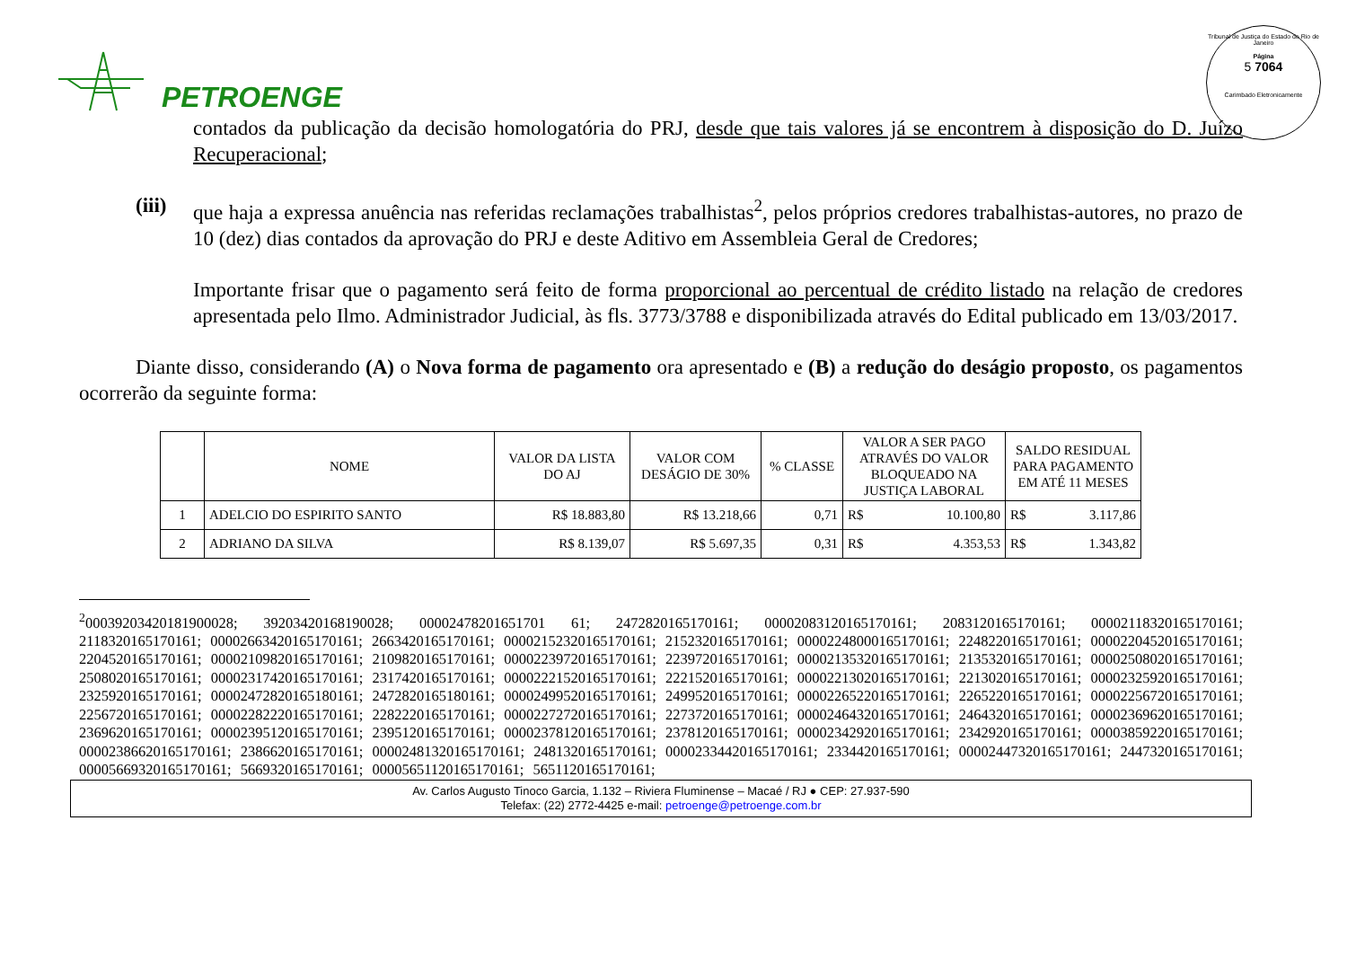PETROENGE
Tribunal de Justiça do Estado do Rio de Janeiro
Página
5 7064
Carimbado Eletronicamente
contados da publicação da decisão homologatória do PRJ, desde que tais valores já se encontrem à disposição do D. Juízo Recuperacional;
(iii) que haja a expressa anuência nas referidas reclamações trabalhistas<sup>2</sup>, pelos próprios credores trabalhistas-autores, no prazo de 10 (dez) dias contados da aprovação do PRJ e deste Aditivo em Assembleia Geral de Credores;
Importante frisar que o pagamento será feito de forma proporcional ao percentual de crédito listado na relação de credores apresentada pelo Ilmo. Administrador Judicial, às fls. 3773/3788 e disponibilizada através do Edital publicado em 13/03/2017.
Diante disso, considerando (A) o Nova forma de pagamento ora apresentado e (B) a redução do deságio proposto, os pagamentos ocorrerão da seguinte forma:
| | NOME | VALOR DA LISTA DO AJ | VALOR COM DESÁGIO DE 30% | % CLASSE | VALOR A SER PAGO ATRAVÉS DO VALOR BLOQUEADO NA JUSTIÇA LABORAL | SALDO RESIDUAL PARA PAGAMENTO EM ATÉ 11 MESES |
| --- | --- | --- | --- | --- | --- | --- |
| 1 | ADELCIO DO ESPIRITO SANTO | R$ 18.883,80 | R$ 13.218,66 | 0,71 | R$ 10.100,80 | R$ 3.117,86 |
| 2 | ADRIANO DA SILVA | R$ 8.139,07 | R$ 5.697,35 | 0,31 | R$ 4.353,53 | R$ 1.343,82 |
<sup>2</sup> 00039203420181900028; 39203420168190028; 00002478201651701 61; 2472820165170161; 00002083120165170161; 2083120165170161; 00002118320165170161; 2118320165170161; 00002663420165170161; 2663420165170161; 00002152320165170161; 2152320165170161; 00002248000165170161; 2248220165170161; 00002204520165170161; 2204520165170161; 00002109820165170161; 2109820165170161; 00002239720165170161; 2239720165170161; 00002135320165170161; 2135320165170161; 00002508020165170161; 2508020165170161; 00002317420165170161; 2317420165170161; 00002221520165170161; 2221520165170161; 00002213020165170161; 2213020165170161; 00002325920165170161; 2325920165170161; 00002472820165180161; 2472820165180161; 00002499520165170161; 2499520165170161; 00002265220165170161; 2265220165170161; 00002256720165170161; 2256720165170161; 00002282220165170161; 2282220165170161; 00002272720165170161; 2273720165170161; 00002464320165170161; 2464320165170161; 00002369620165170161; 2369620165170161; 00002395120165170161; 2395120165170161; 00002378120165170161; 2378120165170161; 00002342920165170161; 2342920165170161; 00003859220165170161; 00002386620165170161; 2386620165170161; 00002481320165170161; 2481320165170161; 00002334420165170161; 2334420165170161; 00002447320165170161; 2447320165170161; 00005669320165170161; 5669320165170161; 00005651120165170161; 5651120165170161;
Av. Carlos Augusto Tinoco Garcia, 1.132 – Riviera Fluminense – Macaé / RJ ● CEP: 27.937-590
Telefax: (22) 2772-4425 e-mail: petroenge@petroenge.com.br